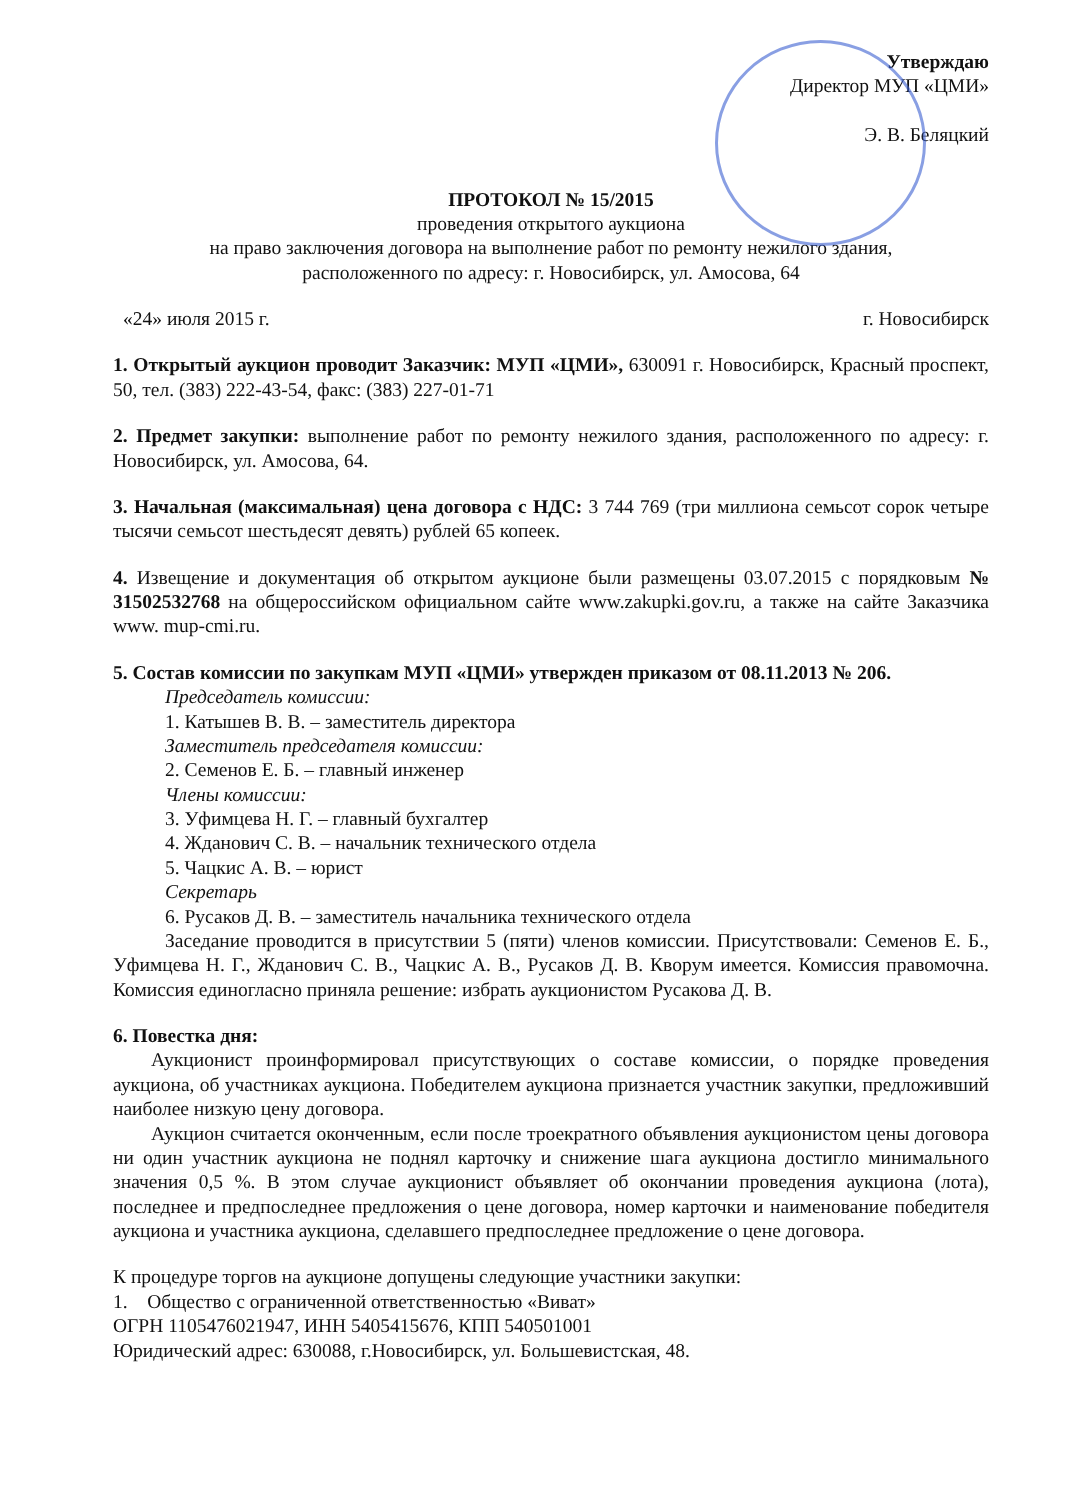Утверждаю
Директор МУП «ЦМИ»
Э. В. Беляцкий
ПРОТОКОЛ № 15/2015
проведения открытого аукциона
на право заключения договора на выполнение работ по ремонту нежилого здания,
расположенного по адресу: г. Новосибирск, ул. Амосова, 64
«24» июля 2015 г. г. Новосибирск
1. Открытый аукцион проводит Заказчик: МУП «ЦМИ», 630091 г. Новосибирск, Красный проспект, 50, тел. (383) 222-43-54, факс: (383) 227-01-71
2. Предмет закупки: выполнение работ по ремонту нежилого здания, расположенного по адресу: г. Новосибирск, ул. Амосова, 64.
3. Начальная (максимальная) цена договора с НДС: 3 744 769 (три миллиона семьсот сорок четыре тысячи семьсот шестьдесят девять) рублей 65 копеек.
4. Извещение и документация об открытом аукционе были размещены 03.07.2015 с порядковым № 31502532768 на общероссийском официальном сайте www.zakupki.gov.ru, а также на сайте Заказчика www. mup-cmi.ru.
5. Состав комиссии по закупкам МУП «ЦМИ» утвержден приказом от 08.11.2013 № 206.
Председатель комиссии:
1. Катышев В. В. – заместитель директора
Заместитель председателя комиссии:
2. Семенов Е. Б. – главный инженер
Члены комиссии:
3. Уфимцева Н. Г. – главный бухгалтер
4. Жданович С. В. – начальник технического отдела
5. Чацкис А. В. – юрист
Секретарь
6. Русаков Д. В. – заместитель начальника технического отдела
Заседание проводится в присутствии 5 (пяти) членов комиссии. Присутствовали: Семенов Е. Б., Уфимцева Н. Г., Жданович С. В., Чацкис А. В., Русаков Д. В. Кворум имеется. Комиссия правомочна. Комиссия единогласно приняла решение: избрать аукционистом Русакова Д. В.
6. Повестка дня:
Аукционист проинформировал присутствующих о составе комиссии, о порядке проведения аукциона, об участниках аукциона. Победителем аукциона признается участник закупки, предложивший наиболее низкую цену договора.
Аукцион считается оконченным, если после троекратного объявления аукционистом цены договора ни один участник аукциона не поднял карточку и снижение шага аукциона достигло минимального значения 0,5 %. В этом случае аукционист объявляет об окончании проведения аукциона (лота), последнее и предпоследнее предложения о цене договора, номер карточки и наименование победителя аукциона и участника аукциона, сделавшего предпоследнее предложение о цене договора.
К процедуре торгов на аукционе допущены следующие участники закупки:
1. Общество с ограниченной ответственностью «Виват»
ОГРН 1105476021947, ИНН 5405415676, КПП 540501001
Юридический адрес: 630088, г.Новосибирск, ул. Большевистская, 48.